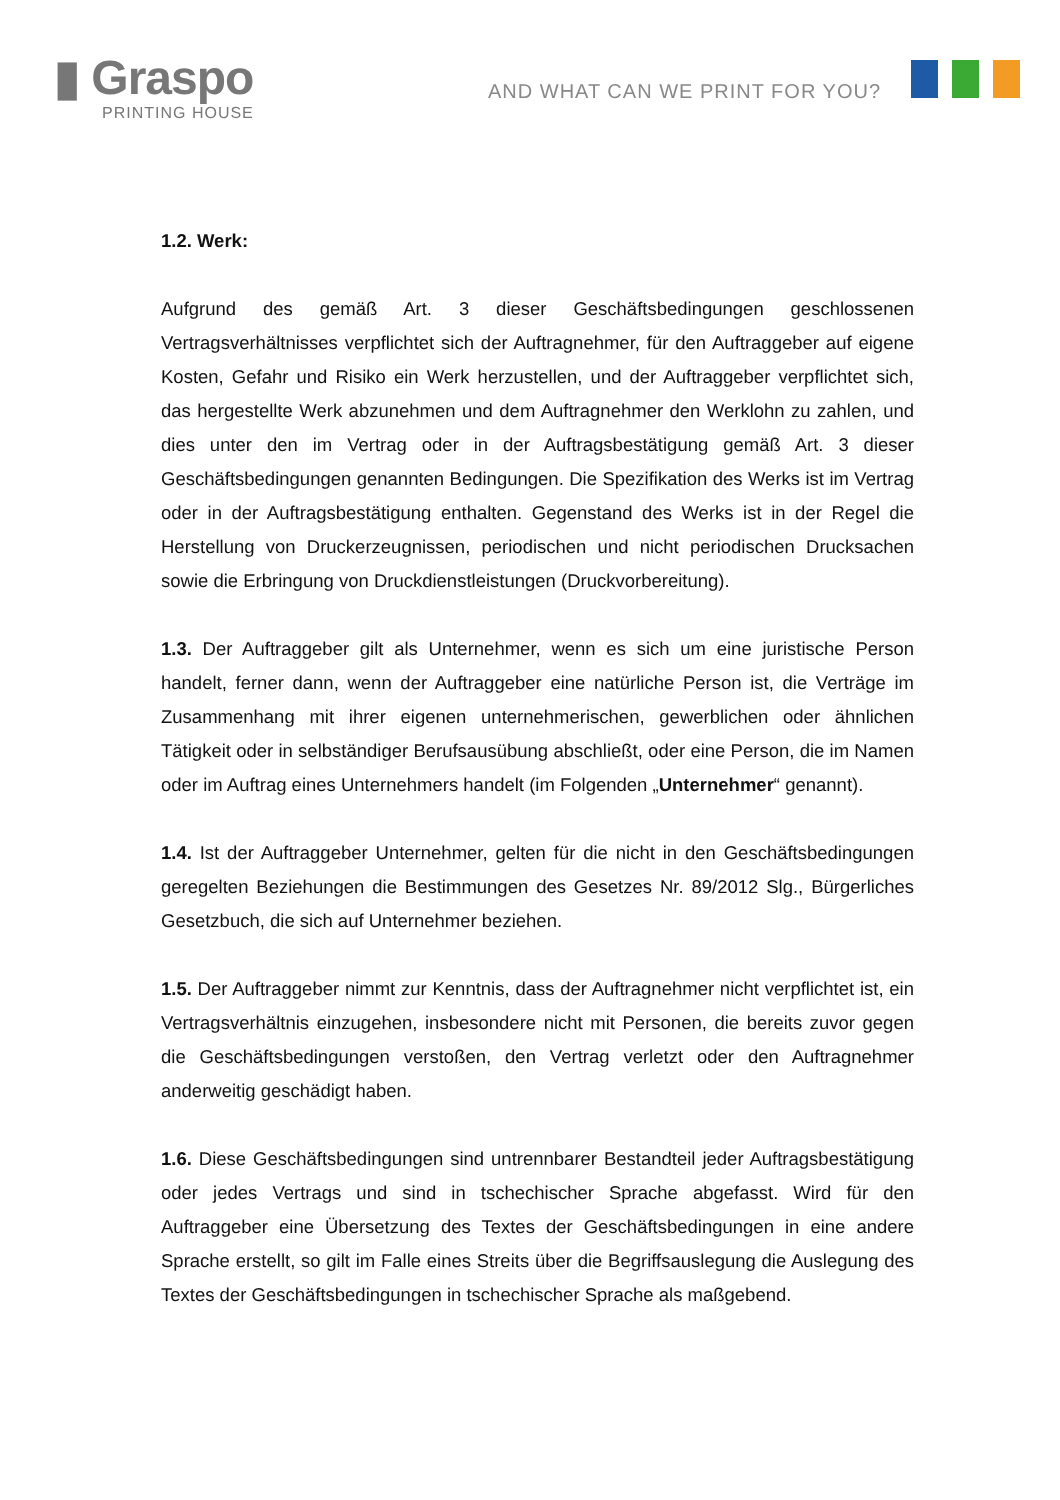▮ Graspo
PRINTING HOUSE
AND WHAT CAN WE PRINT FOR YOU?
1.2. Werk:
Aufgrund des gemäß Art. 3 dieser Geschäftsbedingungen geschlossenen Vertragsverhältnisses verpflichtet sich der Auftragnehmer, für den Auftraggeber auf eigene Kosten, Gefahr und Risiko ein Werk herzustellen, und der Auftraggeber verpflichtet sich, das hergestellte Werk abzunehmen und dem Auftragnehmer den Werklohn zu zahlen, und dies unter den im Vertrag oder in der Auftragsbestätigung gemäß Art. 3 dieser Geschäftsbedingungen genannten Bedingungen. Die Spezifikation des Werks ist im Vertrag oder in der Auftragsbestätigung enthalten. Gegenstand des Werks ist in der Regel die Herstellung von Druckerzeugnissen, periodischen und nicht periodischen Drucksachen sowie die Erbringung von Druckdienstleistungen (Druckvorbereitung).
1.3. Der Auftraggeber gilt als Unternehmer, wenn es sich um eine juristische Person handelt, ferner dann, wenn der Auftraggeber eine natürliche Person ist, die Verträge im Zusammenhang mit ihrer eigenen unternehmerischen, gewerblichen oder ähnlichen Tätigkeit oder in selbständiger Berufsausübung abschließt, oder eine Person, die im Namen oder im Auftrag eines Unternehmers handelt (im Folgenden „Unternehmer“ genannt).
1.4. Ist der Auftraggeber Unternehmer, gelten für die nicht in den Geschäftsbedingungen geregelten Beziehungen die Bestimmungen des Gesetzes Nr. 89/2012 Slg., Bürgerliches Gesetzbuch, die sich auf Unternehmer beziehen.
1.5. Der Auftraggeber nimmt zur Kenntnis, dass der Auftragnehmer nicht verpflichtet ist, ein Vertragsverhältnis einzugehen, insbesondere nicht mit Personen, die bereits zuvor gegen die Geschäftsbedingungen verstoßen, den Vertrag verletzt oder den Auftragnehmer anderweitig geschädigt haben.
1.6. Diese Geschäftsbedingungen sind untrennbarer Bestandteil jeder Auftragsbestätigung oder jedes Vertrags und sind in tschechischer Sprache abgefasst. Wird für den Auftraggeber eine Übersetzung des Textes der Geschäftsbedingungen in eine andere Sprache erstellt, so gilt im Falle eines Streits über die Begriffsauslegung die Auslegung des Textes der Geschäftsbedingungen in tschechischer Sprache als maßgebend.